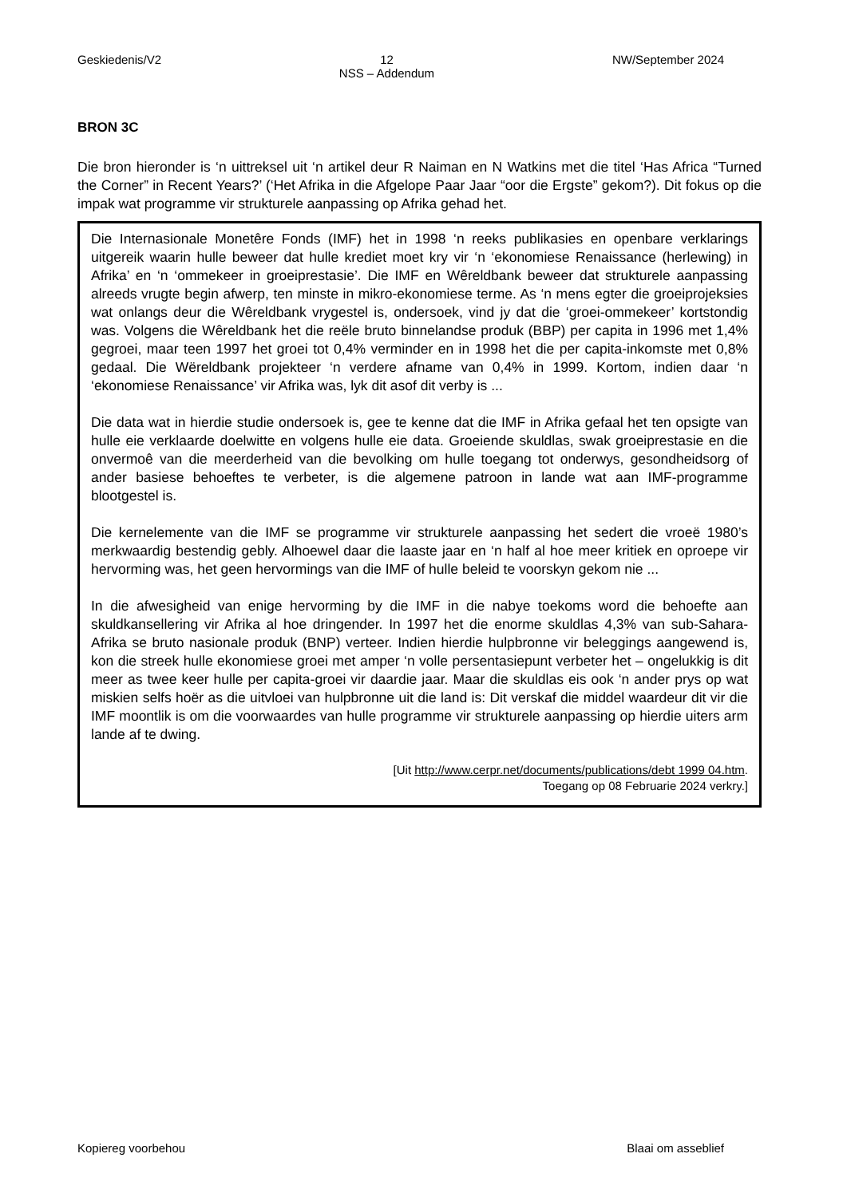Geskiedenis/V2 12
NSS – Addendum NW/September 2024
BRON 3C
Die bron hieronder is ‘n uittreksel uit ‘n artikel deur R Naiman en N Watkins met die titel ‘Has Africa “Turned the Corner” in Recent Years?’ (‘Het Afrika in die Afgelope Paar Jaar “oor die Ergste” gekom?). Dit fokus op die impak wat programme vir strukturele aanpassing op Afrika gehad het.
Die Internasionale Monetêre Fonds (IMF) het in 1998 ‘n reeks publikasies en openbare verklarings uitgereik waarin hulle beweer dat hulle krediet moet kry vir ‘n ‘ekonomiese Renaissance (herlewing) in Afrika’ en ‘n ‘ommekeer in groeiprestasie’. Die IMF en Wêreldbank beweer dat strukturele aanpassing alreeds vrugte begin afwerp, ten minste in mikro-ekonomiese terme. As ‘n mens egter die groeiprojeksies wat onlangs deur die Wêreldbank vrygestel is, ondersoek, vind jy dat die ‘groei-ommekeer’ kortstondig was. Volgens die Wêreldbank het die reële bruto binnelandse produk (BBP) per capita in 1996 met 1,4% gegroei, maar teen 1997 het groei tot 0,4% verminder en in 1998 het die per capita-inkomste met 0,8% gedaal. Die Wëreldbank projekteer ‘n verdere afname van 0,4% in 1999. Kortom, indien daar ‘n ‘ekonomiese Renaissance’ vir Afrika was, lyk dit asof dit verby is ...
Die data wat in hierdie studie ondersoek is, gee te kenne dat die IMF in Afrika gefaal het ten opsigte van hulle eie verklaarde doelwitte en volgens hulle eie data. Groeiende skuldlas, swak groeiprestasie en die onvermoê van die meerderheid van die bevolking om hulle toegang tot onderwys, gesondheidsorg of ander basiese behoeftes te verbeter, is die algemene patroon in lande wat aan IMF-programme blootgestel is.
Die kernelemente van die IMF se programme vir strukturele aanpassing het sedert die vroeë 1980’s merkwaardig bestendig gebly. Alhoewel daar die laaste jaar en ‘n half al hoe meer kritiek en oproepe vir hervorming was, het geen hervormings van die IMF of hulle beleid te voorskyn gekom nie ...
In die afwesigheid van enige hervorming by die IMF in die nabye toekoms word die behoefte aan skuldkansellering vir Afrika al hoe dringender. In 1997 het die enorme skuldlas 4,3% van sub-Sahara-Afrika se bruto nasionale produk (BNP) verteer. Indien hierdie hulpbronne vir beleggings aangewend is, kon die streek hulle ekonomiese groei met amper ‘n volle persentasiepunt verbeter het – ongelukkig is dit meer as twee keer hulle per capita-groei vir daardie jaar. Maar die skuldlas eis ook ‘n ander prys op wat miskien selfs hoër as die uitvloei van hulpbronne uit die land is: Dit verskaf die middel waardeur dit vir die IMF moontlik is om die voorwaardes van hulle programme vir strukturele aanpassing op hierdie uiters arm lande af te dwing.
[Uit http://www.cerpr.net/documents/publications/debt 1999 04.htm.
Toegang op 08 Februarie 2024 verkry.]
Kopiereg voorbehou Blaai om asseblief